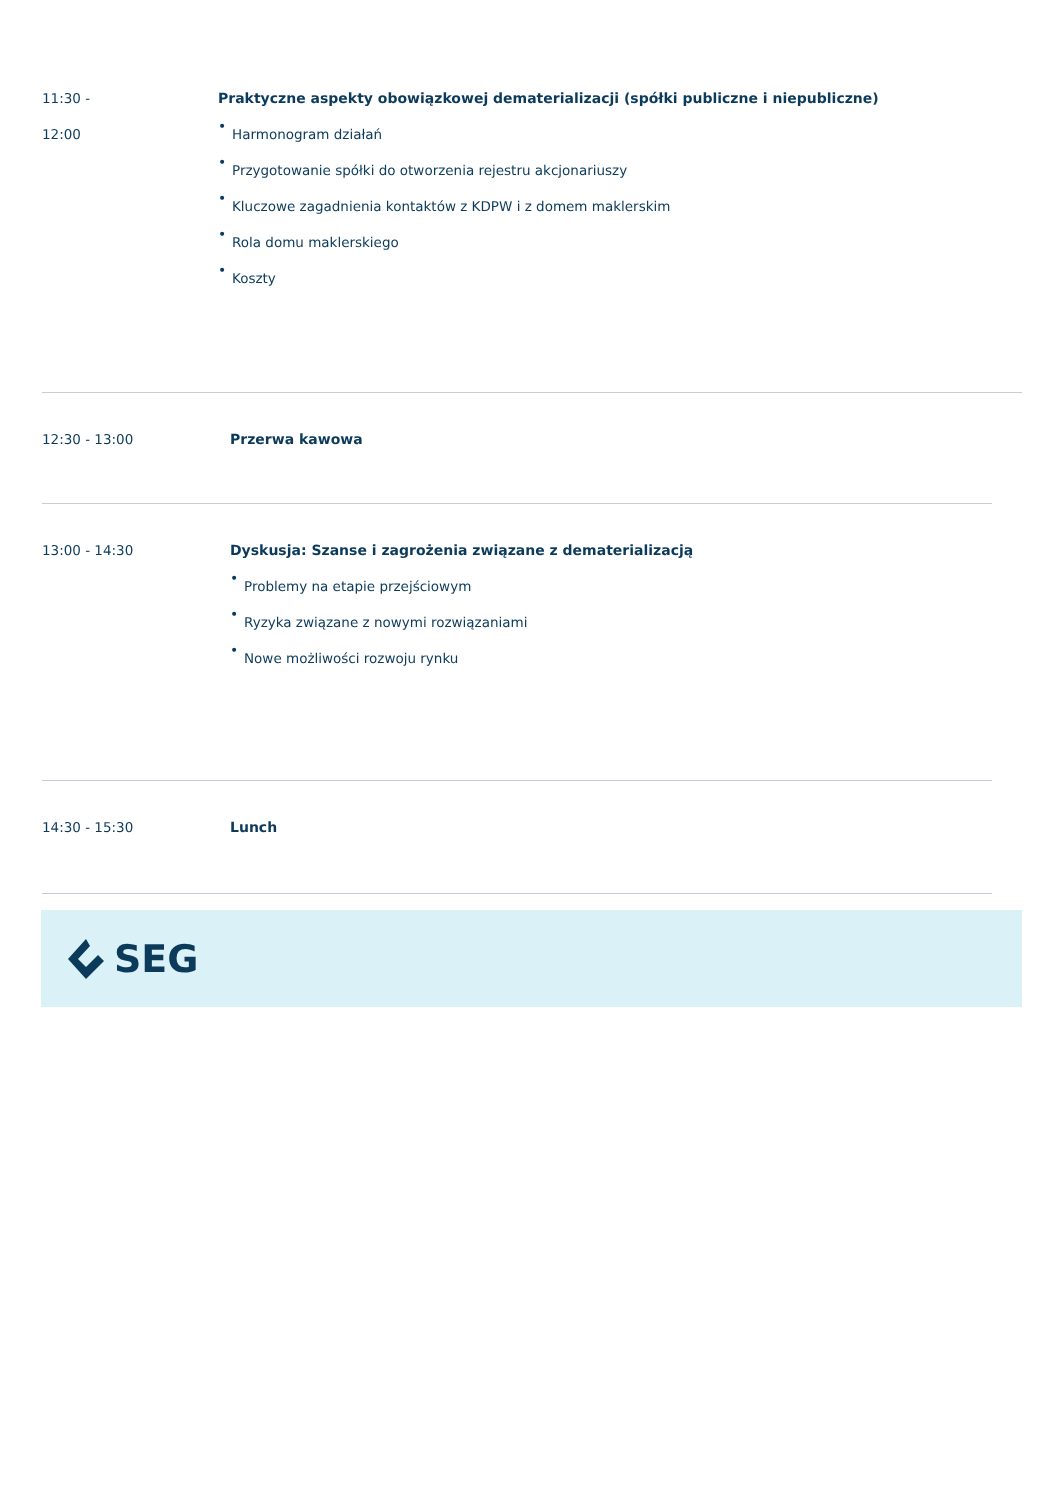11:30 -
12:00
Praktyczne aspekty obowiązkowej dematerializacji (spółki publiczne i niepubliczne)
• Harmonogram działań
• Przygotowanie spółki do otworzenia rejestru akcjonariuszy
• Kluczowe zagadnienia kontaktów z KDPW i z domem maklerskim
• Rola domu maklerskiego
• Koszty
12:30 - 13:00 Przerwa kawowa
13:00 - 14:30 Dyskusja: Szanse i zagrożenia związane z dematerializacją
• Problemy na etapie przejściowym
• Ryzyka związane z nowymi rozwiązaniami
• Nowe możliwości rozwoju rynku
14:30 - 15:30 Lunch
SEG